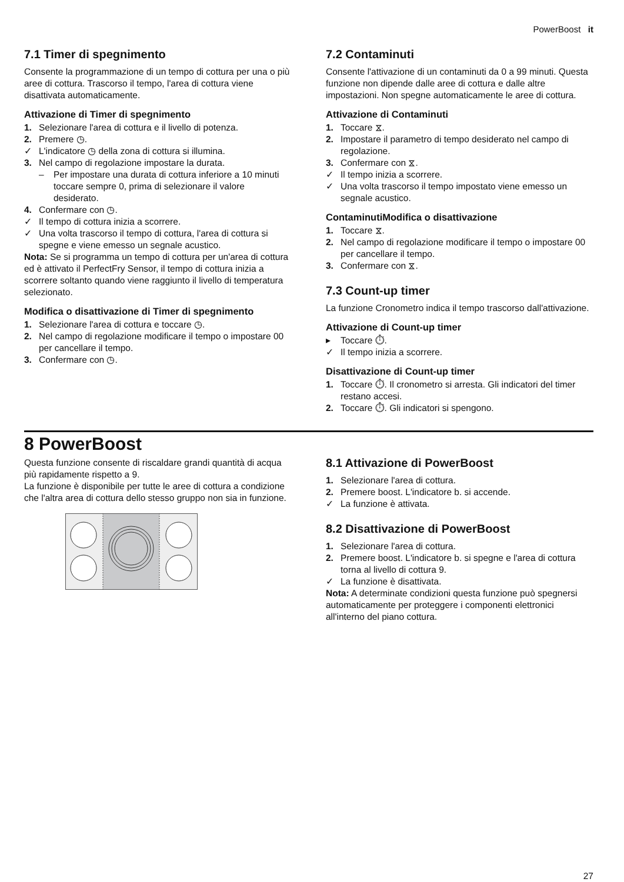PowerBoost it
7.1 Timer di spegnimento
Consente la programmazione di un tempo di cottura per una o più aree di cottura. Trascorso il tempo, l'area di cottura viene disattivata automaticamente.
Attivazione di Timer di spegnimento
1. Selezionare l'area di cottura e il livello di potenza.
2. Premere ◷.
✓ L'indicatore ◷ della zona di cottura si illumina.
3. Nel campo di regolazione impostare la durata.
– Per impostare una durata di cottura inferiore a 10 minuti toccare sempre 0, prima di selezionare il valore desiderato.
4. Confermare con ◷.
✓ Il tempo di cottura inizia a scorrere.
✓ Una volta trascorso il tempo di cottura, l'area di cottura si spegne e viene emesso un segnale acustico.
Nota: Se si programma un tempo di cottura per un'area di cottura ed è attivato il PerfectFry Sensor, il tempo di cottura inizia a scorrere soltanto quando viene raggiunto il livello di temperatura selezionato.
Modifica o disattivazione di Timer di spegnimento
1. Selezionare l'area di cottura e toccare ◷.
2. Nel campo di regolazione modificare il tempo o impostare 00 per cancellare il tempo.
3. Confermare con ◷.
7.2 Contaminuti
Consente l'attivazione di un contaminuti da 0 a 99 minuti. Questa funzione non dipende dalle aree di cottura e dalle altre impostazioni. Non spegne automaticamente le aree di cottura.
Attivazione di Contaminuti
1. Toccare ⧖.
2. Impostare il parametro di tempo desiderato nel campo di regolazione.
3. Confermare con ⧖.
✓ Il tempo inizia a scorrere.
✓ Una volta trascorso il tempo impostato viene emesso un segnale acustico.
ContaminutiModifica o disattivazione
1. Toccare ⧖.
2. Nel campo di regolazione modificare il tempo o impostare 00 per cancellare il tempo.
3. Confermare con ⧖.
7.3 Count-up timer
La funzione Cronometro indica il tempo trascorso dall'attivazione.
Attivazione di Count-up timer
▸ Toccare ⏱.
✓ Il tempo inizia a scorrere.
Disattivazione di Count-up timer
1. Toccare ⏱. Il cronometro si arresta. Gli indicatori del timer restano accesi.
2. Toccare ⏱. Gli indicatori si spengono.
8 PowerBoost
Questa funzione consente di riscaldare grandi quantità di acqua più rapidamente rispetto a 9.
La funzione è disponibile per tutte le aree di cottura a condizione che l'altra area di cottura dello stesso gruppo non sia in funzione.
8.1 Attivazione di PowerBoost
1. Selezionare l'area di cottura.
2. Premere boost. L'indicatore b. si accende.
✓ La funzione è attivata.
8.2 Disattivazione di PowerBoost
1. Selezionare l'area di cottura.
2. Premere boost. L'indicatore b. si spegne e l'area di cottura torna al livello di cottura 9.
✓ La funzione è disattivata.
Nota: A determinate condizioni questa funzione può spegnersi automaticamente per proteggere i componenti elettronici all'interno del piano cottura.
27